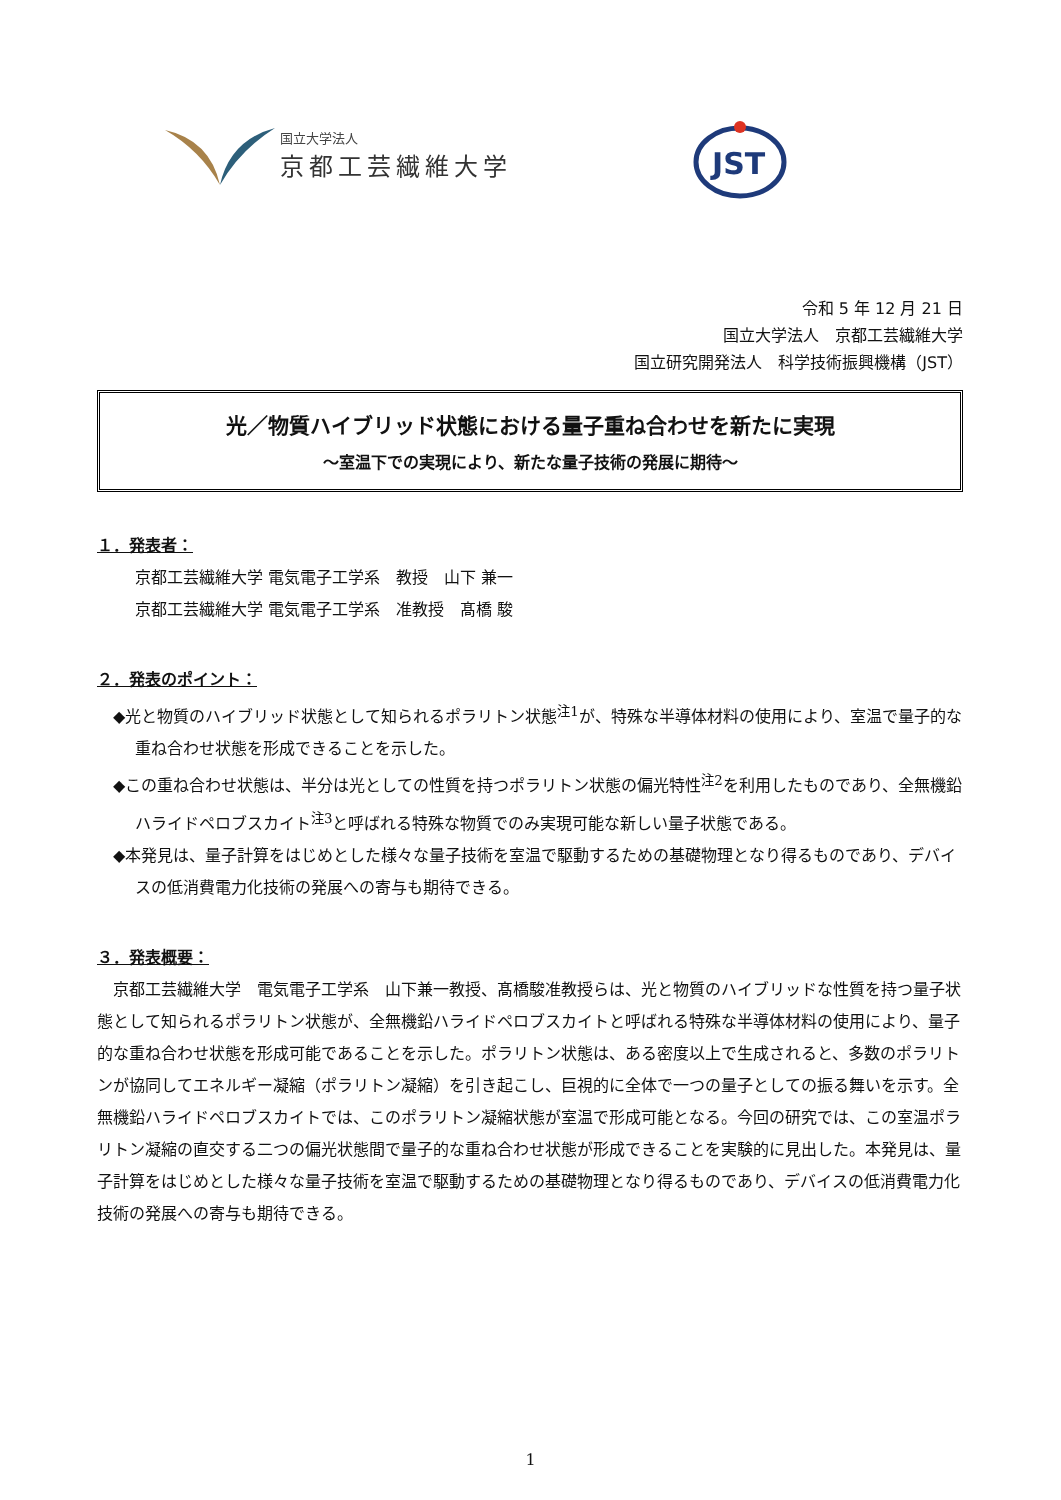国立大学法人
京都工芸繊維大学
JST
令和 5 年 12 月 21 日
国立大学法人　京都工芸繊維大学
国立研究開発法人　科学技術振興機構（JST）
光／物質ハイブリッド状態における量子重ね合わせを新たに実現
～室温下での実現により、新たな量子技術の発展に期待～
１．発表者：
京都工芸繊維大学 電気電子工学系　教授　山下 兼一
京都工芸繊維大学 電気電子工学系　准教授　髙橋 駿
２．発表のポイント：
◆光と物質のハイブリッド状態として知られるポラリトン状態<sup>注1</sup>が、特殊な半導体材料の使用により、室温で量子的な重ね合わせ状態を形成できることを示した。
◆この重ね合わせ状態は、半分は光としての性質を持つポラリトン状態の偏光特性<sup>注2</sup>を利用したものであり、全無機鉛ハライドペロブスカイト<sup>注3</sup>と呼ばれる特殊な物質でのみ実現可能な新しい量子状態である。
◆本発見は、量子計算をはじめとした様々な量子技術を室温で駆動するための基礎物理となり得るものであり、デバイスの低消費電力化技術の発展への寄与も期待できる。
３．発表概要：
　京都工芸繊維大学　電気電子工学系　山下兼一教授、髙橋駿准教授らは、光と物質のハイブリッドな性質を持つ量子状態として知られるポラリトン状態が、全無機鉛ハライドペロブスカイトと呼ばれる特殊な半導体材料の使用により、量子的な重ね合わせ状態を形成可能であることを示した。ポラリトン状態は、ある密度以上で生成されると、多数のポラリトンが協同してエネルギー凝縮（ポラリトン凝縮）を引き起こし、巨視的に全体で一つの量子としての振る舞いを示す。全無機鉛ハライドペロブスカイトでは、このポラリトン凝縮状態が室温で形成可能となる。今回の研究では、この室温ポラリトン凝縮の直交する二つの偏光状態間で量子的な重ね合わせ状態が形成できることを実験的に見出した。本発見は、量子計算をはじめとした様々な量子技術を室温で駆動するための基礎物理となり得るものであり、デバイスの低消費電力化技術の発展への寄与も期待できる。
1